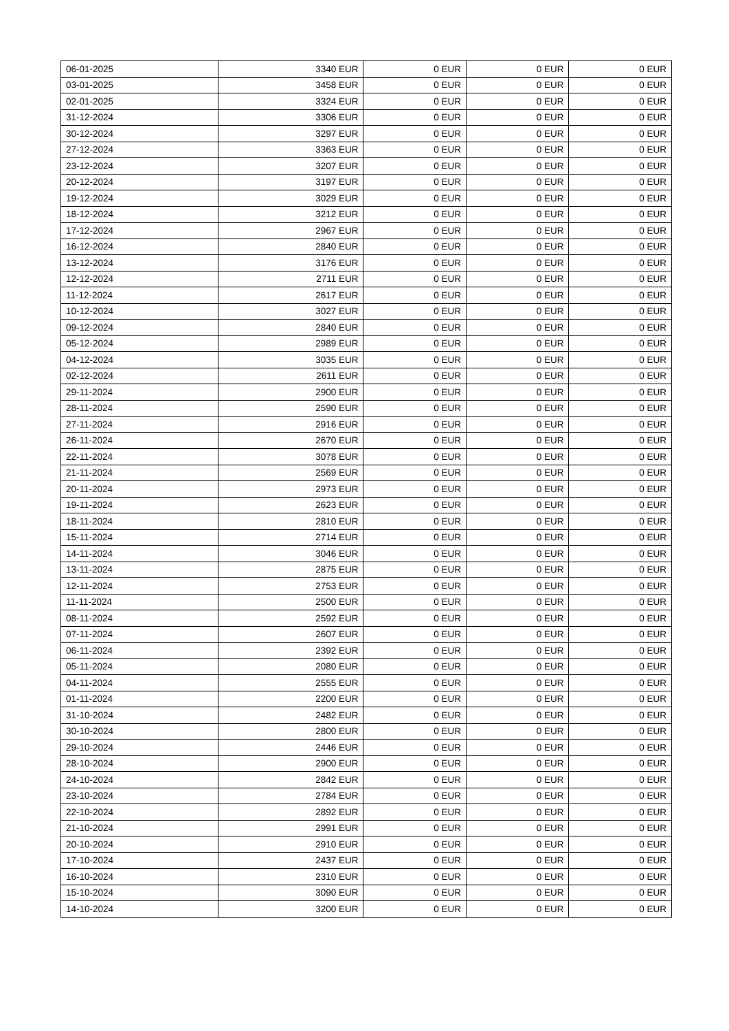| 06-01-2025 | 3340 EUR | 0 EUR | 0 EUR | 0 EUR |
| 03-01-2025 | 3458 EUR | 0 EUR | 0 EUR | 0 EUR |
| 02-01-2025 | 3324 EUR | 0 EUR | 0 EUR | 0 EUR |
| 31-12-2024 | 3306 EUR | 0 EUR | 0 EUR | 0 EUR |
| 30-12-2024 | 3297 EUR | 0 EUR | 0 EUR | 0 EUR |
| 27-12-2024 | 3363 EUR | 0 EUR | 0 EUR | 0 EUR |
| 23-12-2024 | 3207 EUR | 0 EUR | 0 EUR | 0 EUR |
| 20-12-2024 | 3197 EUR | 0 EUR | 0 EUR | 0 EUR |
| 19-12-2024 | 3029 EUR | 0 EUR | 0 EUR | 0 EUR |
| 18-12-2024 | 3212 EUR | 0 EUR | 0 EUR | 0 EUR |
| 17-12-2024 | 2967 EUR | 0 EUR | 0 EUR | 0 EUR |
| 16-12-2024 | 2840 EUR | 0 EUR | 0 EUR | 0 EUR |
| 13-12-2024 | 3176 EUR | 0 EUR | 0 EUR | 0 EUR |
| 12-12-2024 | 2711 EUR | 0 EUR | 0 EUR | 0 EUR |
| 11-12-2024 | 2617 EUR | 0 EUR | 0 EUR | 0 EUR |
| 10-12-2024 | 3027 EUR | 0 EUR | 0 EUR | 0 EUR |
| 09-12-2024 | 2840 EUR | 0 EUR | 0 EUR | 0 EUR |
| 05-12-2024 | 2989 EUR | 0 EUR | 0 EUR | 0 EUR |
| 04-12-2024 | 3035 EUR | 0 EUR | 0 EUR | 0 EUR |
| 02-12-2024 | 2611 EUR | 0 EUR | 0 EUR | 0 EUR |
| 29-11-2024 | 2900 EUR | 0 EUR | 0 EUR | 0 EUR |
| 28-11-2024 | 2590 EUR | 0 EUR | 0 EUR | 0 EUR |
| 27-11-2024 | 2916 EUR | 0 EUR | 0 EUR | 0 EUR |
| 26-11-2024 | 2670 EUR | 0 EUR | 0 EUR | 0 EUR |
| 22-11-2024 | 3078 EUR | 0 EUR | 0 EUR | 0 EUR |
| 21-11-2024 | 2569 EUR | 0 EUR | 0 EUR | 0 EUR |
| 20-11-2024 | 2973 EUR | 0 EUR | 0 EUR | 0 EUR |
| 19-11-2024 | 2623 EUR | 0 EUR | 0 EUR | 0 EUR |
| 18-11-2024 | 2810 EUR | 0 EUR | 0 EUR | 0 EUR |
| 15-11-2024 | 2714 EUR | 0 EUR | 0 EUR | 0 EUR |
| 14-11-2024 | 3046 EUR | 0 EUR | 0 EUR | 0 EUR |
| 13-11-2024 | 2875 EUR | 0 EUR | 0 EUR | 0 EUR |
| 12-11-2024 | 2753 EUR | 0 EUR | 0 EUR | 0 EUR |
| 11-11-2024 | 2500 EUR | 0 EUR | 0 EUR | 0 EUR |
| 08-11-2024 | 2592 EUR | 0 EUR | 0 EUR | 0 EUR |
| 07-11-2024 | 2607 EUR | 0 EUR | 0 EUR | 0 EUR |
| 06-11-2024 | 2392 EUR | 0 EUR | 0 EUR | 0 EUR |
| 05-11-2024 | 2080 EUR | 0 EUR | 0 EUR | 0 EUR |
| 04-11-2024 | 2555 EUR | 0 EUR | 0 EUR | 0 EUR |
| 01-11-2024 | 2200 EUR | 0 EUR | 0 EUR | 0 EUR |
| 31-10-2024 | 2482 EUR | 0 EUR | 0 EUR | 0 EUR |
| 30-10-2024 | 2800 EUR | 0 EUR | 0 EUR | 0 EUR |
| 29-10-2024 | 2446 EUR | 0 EUR | 0 EUR | 0 EUR |
| 28-10-2024 | 2900 EUR | 0 EUR | 0 EUR | 0 EUR |
| 24-10-2024 | 2842 EUR | 0 EUR | 0 EUR | 0 EUR |
| 23-10-2024 | 2784 EUR | 0 EUR | 0 EUR | 0 EUR |
| 22-10-2024 | 2892 EUR | 0 EUR | 0 EUR | 0 EUR |
| 21-10-2024 | 2991 EUR | 0 EUR | 0 EUR | 0 EUR |
| 20-10-2024 | 2910 EUR | 0 EUR | 0 EUR | 0 EUR |
| 17-10-2024 | 2437 EUR | 0 EUR | 0 EUR | 0 EUR |
| 16-10-2024 | 2310 EUR | 0 EUR | 0 EUR | 0 EUR |
| 15-10-2024 | 3090 EUR | 0 EUR | 0 EUR | 0 EUR |
| 14-10-2024 | 3200 EUR | 0 EUR | 0 EUR | 0 EUR |